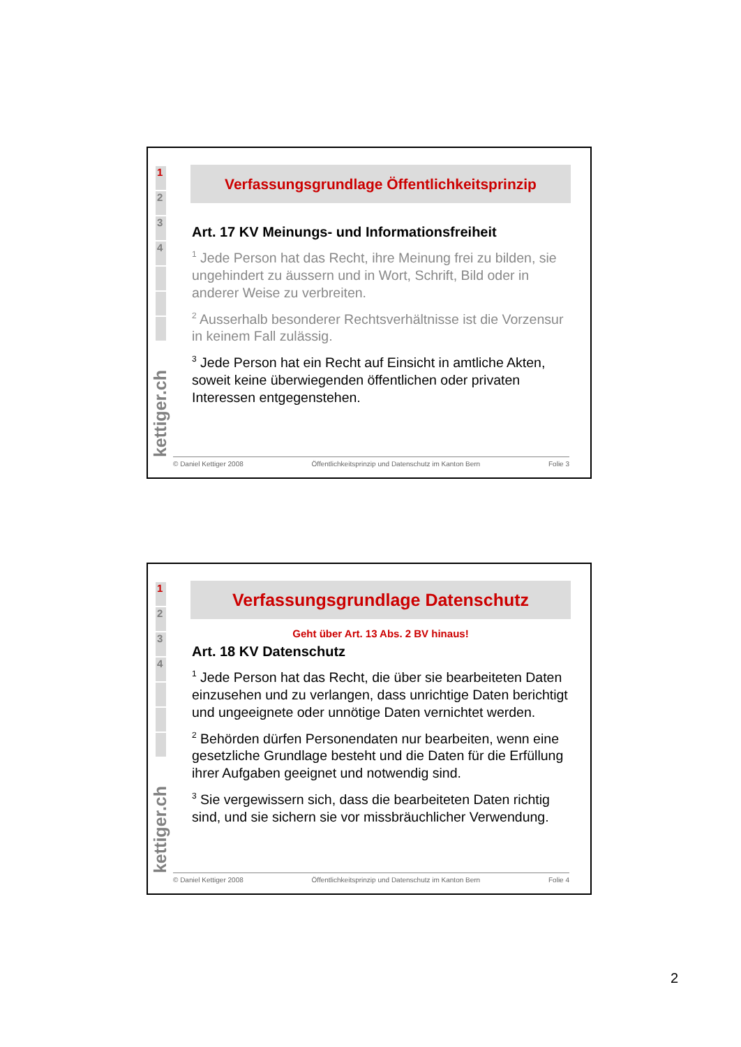1
2
3
4
kettiger.ch
Verfassungsgrundlage Öffentlichkeitsprinzip
Art. 17 KV Meinungs- und Informationsfreiheit
<sup>1</sup> Jede Person hat das Recht, ihre Meinung frei zu bilden, sie ungehindert zu äussern und in Wort, Schrift, Bild oder in anderer Weise zu verbreiten.
<sup>2</sup> Ausserhalb besonderer Rechtsverhältnisse ist die Vorzensur in keinem Fall zulässig.
<sup>3</sup> Jede Person hat ein Recht auf Einsicht in amtliche Akten, soweit keine überwiegenden öffentlichen oder privaten Interessen entgegenstehen.
© Daniel Kettiger 2008 Öffentlichkeitsprinzip und Datenschutz im Kanton Bern Folie 3
1
2
3
4
kettiger.ch
Verfassungsgrundlage Datenschutz
Geht über Art. 13 Abs. 2 BV hinaus!
Art. 18 KV Datenschutz
<sup>1</sup> Jede Person hat das Recht, die über sie bearbeiteten Daten einzusehen und zu verlangen, dass unrichtige Daten berichtigt und ungeeignete oder unnötige Daten vernichtet werden.
<sup>2</sup> Behörden dürfen Personendaten nur bearbeiten, wenn eine gesetzliche Grundlage besteht und die Daten für die Erfüllung ihrer Aufgaben geeignet und notwendig sind.
<sup>3</sup> Sie vergewissern sich, dass die bearbeiteten Daten richtig sind, und sie sichern sie vor missbräuchlicher Verwendung.
© Daniel Kettiger 2008 Öffentlichkeitsprinzip und Datenschutz im Kanton Bern Folie 4
2